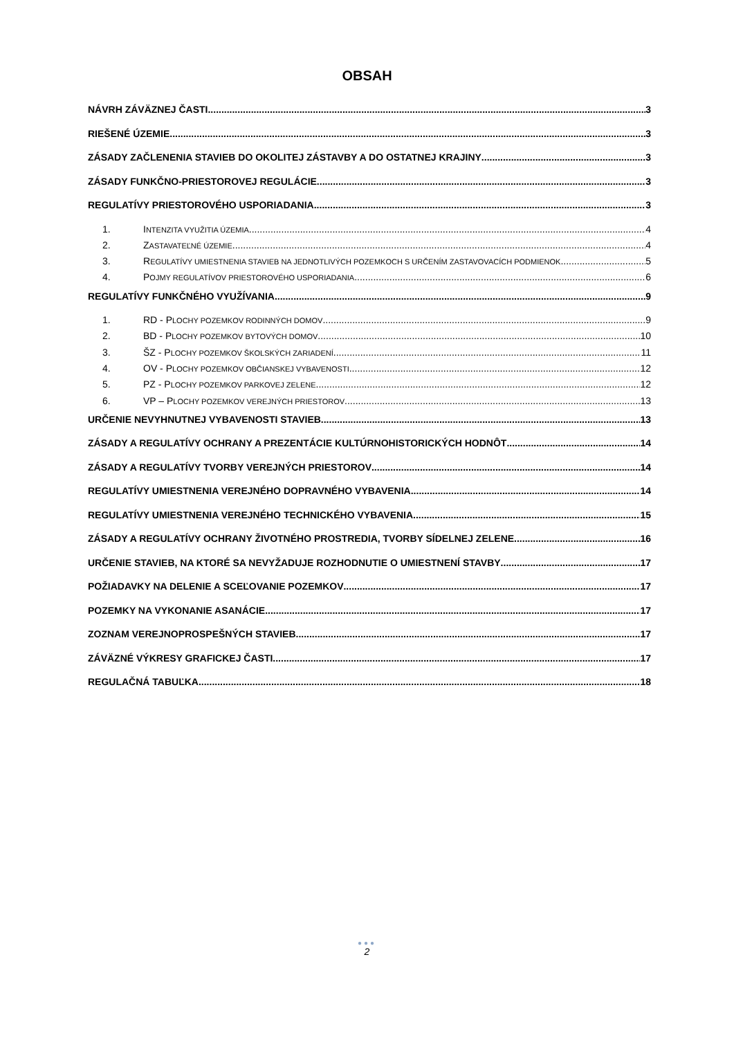OBSAH
NÁVRH ZÁVÄZNEJ ČASTI 3
RIEŠENÉ ÚZEMIE 3
ZÁSADY ZAČLENENIA STAVIEB DO OKOLITEJ ZÁSTAVBY A DO OSTATNEJ KRAJINY 3
ZÁSADY FUNKČNO-PRIESTOROVEJ REGULÁCIE 3
REGULATÍVY PRIESTOROVÉHO USPORIADANIA 3
1. INTENZITA VYUŽITIA ÚZEMIA 4
2. ZASTAVATEĽNÉ ÚZEMIE 4
3. REGULATÍVY UMIESTNENIA STAVIEB NA JEDNOTLIVÝCH POZEMKOCH S URČENÍM ZASTAVOVACÍCH PODMIENOK 5
4. POJMY REGULATÍVOV PRIESTOROVÉHO USPORIADANIA 6
REGULATÍVY FUNKČNÉHO VYUŽÍVANIA 9
1. RD - PLOCHY POZEMKOV RODINNÝCH DOMOV 9
2. BD - PLOCHY POZEMKOV BYTOVÝCH DOMOV 10
3. ŠZ - PLOCHY POZEMKOV ŠKOLSKÝCH ZARIADENÍ 11
4. OV - PLOCHY POZEMKOV OBČIANSKEJ VYBAVENOSTI 12
5. PZ - PLOCHY POZEMKOV PARKOVEJ ZELENE 12
6. VP – PLOCHY POZEMKOV VEREJNÝCH PRIESTOROV 13
URČENIE NEVYHNUTNEJ VYBAVENOSTI STAVIEB 13
ZÁSADY A REGULATÍVY OCHRANY A PREZENTÁCIE KULTÚRNOHISTORICKÝCH HODNÔT 14
ZÁSADY A REGULATÍVY TVORBY VEREJNÝCH PRIESTOROV 14
REGULATÍVY UMIESTNENIA VEREJNÉHO DOPRAVNÉHO VYBAVENIA 14
REGULATÍVY UMIESTNENIA VEREJNÉHO TECHNICKÉHO VYBAVENIA 15
ZÁSADY A REGULATÍVY OCHRANY ŽIVOTNÉHO PROSTREDIA, TVORBY SÍDELNEJ ZELENE 16
URČENIE STAVIEB, NA KTORÉ SA NEVYŽADUJE ROZHODNUTIE O UMIESTNENÍ STAVBY 17
POŽIADAVKY NA DELENIE A SCEĽOVANIE POZEMKOV 17
POZEMKY NA VYKONANIE ASANÁCIE 17
ZOZNAM VEREJNOPROSPEŠNÝCH STAVIEB 17
ZÁVÄZNÉ VÝKRESY GRAFICKEJ ČASTI 17
REGULAČNÁ TABUĽKA 18
●●●
2